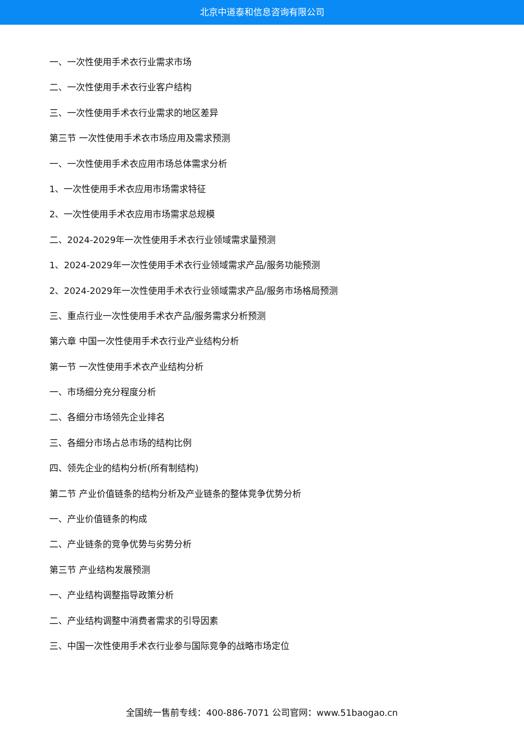北京中道泰和信息咨询有限公司
一、一次性使用手术衣行业需求市场
二、一次性使用手术衣行业客户结构
三、一次性使用手术衣行业需求的地区差异
第三节 一次性使用手术衣市场应用及需求预测
一、一次性使用手术衣应用市场总体需求分析
1、一次性使用手术衣应用市场需求特征
2、一次性使用手术衣应用市场需求总规模
二、2024-2029年一次性使用手术衣行业领域需求量预测
1、2024-2029年一次性使用手术衣行业领域需求产品/服务功能预测
2、2024-2029年一次性使用手术衣行业领域需求产品/服务市场格局预测
三、重点行业一次性使用手术衣产品/服务需求分析预测
第六章 中国一次性使用手术衣行业产业结构分析
第一节 一次性使用手术衣产业结构分析
一、市场细分充分程度分析
二、各细分市场领先企业排名
三、各细分市场占总市场的结构比例
四、领先企业的结构分析(所有制结构)
第二节 产业价值链条的结构分析及产业链条的整体竞争优势分析
一、产业价值链条的构成
二、产业链条的竞争优势与劣势分析
第三节 产业结构发展预测
一、产业结构调整指导政策分析
二、产业结构调整中消费者需求的引导因素
三、中国一次性使用手术衣行业参与国际竞争的战略市场定位
全国统一售前专线：400-886-7071 公司官网：www.51baogao.cn